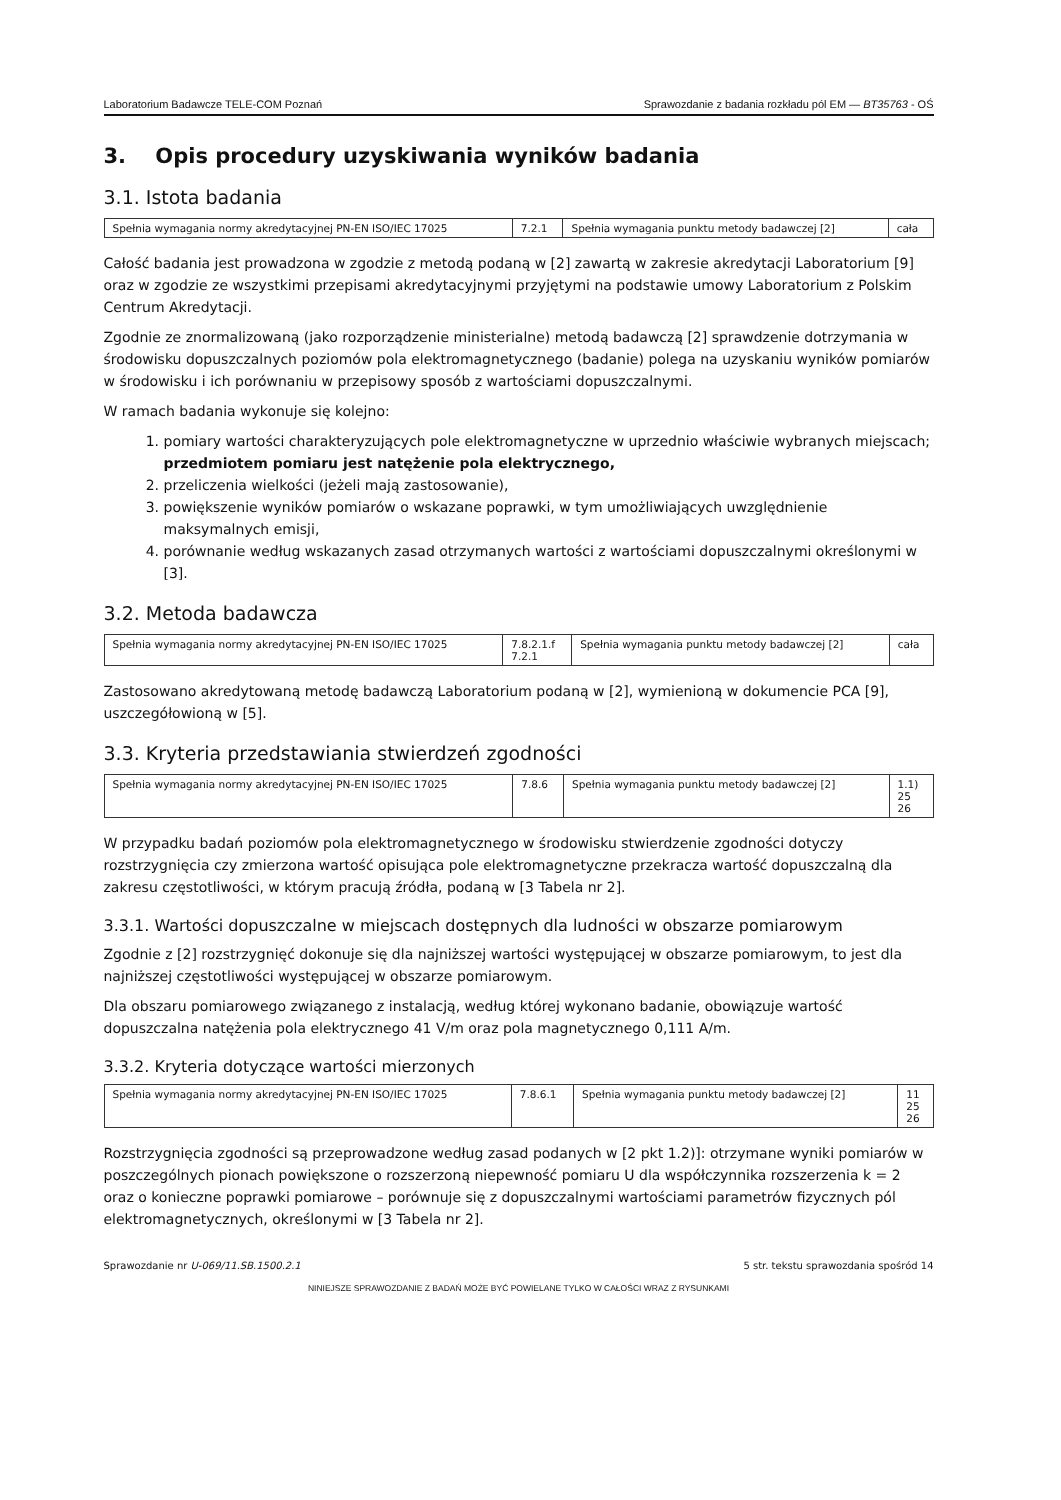Laboratorium Badawcze TELE-COM Poznań Sprawozdanie z badania rozkładu pól EM — BT35763 - OŚ
3. Opis procedury uzyskiwania wyników badania
3.1. Istota badania
| Spełnia wymagania normy akredytacyjnej PN-EN ISO/IEC 17025 | 7.2.1 | Spełnia wymagania punktu metody badawczej [2] | cała |
Całość badania jest prowadzona w zgodzie z metodą podaną w [2] zawartą w zakresie akredytacji Laboratorium [9] oraz w zgodzie ze wszystkimi przepisami akredytacyjnymi przyjętymi na podstawie umowy Laboratorium z Polskim Centrum Akredytacji.
Zgodnie ze znormalizowaną (jako rozporządzenie ministerialne) metodą badawczą [2] sprawdzenie dotrzymania w środowisku dopuszczalnych poziomów pola elektromagnetycznego (badanie) polega na uzyskaniu wyników pomiarów w środowisku i ich porównaniu w przepisowy sposób z wartościami dopuszczalnymi.
W ramach badania wykonuje się kolejno:
1. pomiary wartości charakteryzujących pole elektromagnetyczne w uprzednio właściwie wybranych miejscach; przedmiotem pomiaru jest natężenie pola elektrycznego,
2. przeliczenia wielkości (jeżeli mają zastosowanie),
3. powiększenie wyników pomiarów o wskazane poprawki, w tym umożliwiających uwzględnienie maksymalnych emisji,
4. porównanie według wskazanych zasad otrzymanych wartości z wartościami dopuszczalnymi określonymi w [3].
3.2. Metoda badawcza
| Spełnia wymagania normy akredytacyjnej PN-EN ISO/IEC 17025 | 7.8.2.1.f 7.2.1 | Spełnia wymagania punktu metody badawczej [2] | cała |
Zastosowano akredytowaną metodę badawczą Laboratorium podaną w [2], wymienioną w dokumencie PCA [9], uszczegółowioną w [5].
3.3. Kryteria przedstawiania stwierdzeń zgodności
| Spełnia wymagania normy akredytacyjnej PN-EN ISO/IEC 17025 | 7.8.6 | Spełnia wymagania punktu metody badawczej [2] | 1.1) 25 26 |
W przypadku badań poziomów pola elektromagnetycznego w środowisku stwierdzenie zgodności dotyczy rozstrzygnięcia czy zmierzona wartość opisująca pole elektromagnetyczne przekracza wartość dopuszczalną dla zakresu częstotliwości, w którym pracują źródła, podaną w [3 Tabela nr 2].
3.3.1. Wartości dopuszczalne w miejscach dostępnych dla ludności w obszarze pomiarowym
Zgodnie z [2] rozstrzygnięć dokonuje się dla najniższej wartości występującej w obszarze pomiarowym, to jest dla najniższej częstotliwości występującej w obszarze pomiarowym.
Dla obszaru pomiarowego związanego z instalacją, według której wykonano badanie, obowiązuje wartość dopuszczalna natężenia pola elektrycznego 41 V/m oraz pola magnetycznego 0,111 A/m.
3.3.2. Kryteria dotyczące wartości mierzonych
| Spełnia wymagania normy akredytacyjnej PN-EN ISO/IEC 17025 | 7.8.6.1 | Spełnia wymagania punktu metody badawczej [2] | 11 25 26 |
Rozstrzygnięcia zgodności są przeprowadzone według zasad podanych w [2 pkt 1.2)]: otrzymane wyniki pomiarów w poszczególnych pionach powiększone o rozszerzoną niepewność pomiaru U dla współczynnika rozszerzenia k = 2 oraz o konieczne poprawki pomiarowe – porównuje się z dopuszczalnymi wartościami parametrów fizycznych pól elektromagnetycznych, określonymi w [3 Tabela nr 2].
Sprawozdanie nr U-069/11.SB.1500.2.1 5 str. tekstu sprawozdania spośród 14
NINIEJSZE SPRAWOZDANIE Z BADAŃ MOŻE BYĆ POWIELANE TYLKO W CAŁOŚCI WRAZ Z RYSUNKAMI